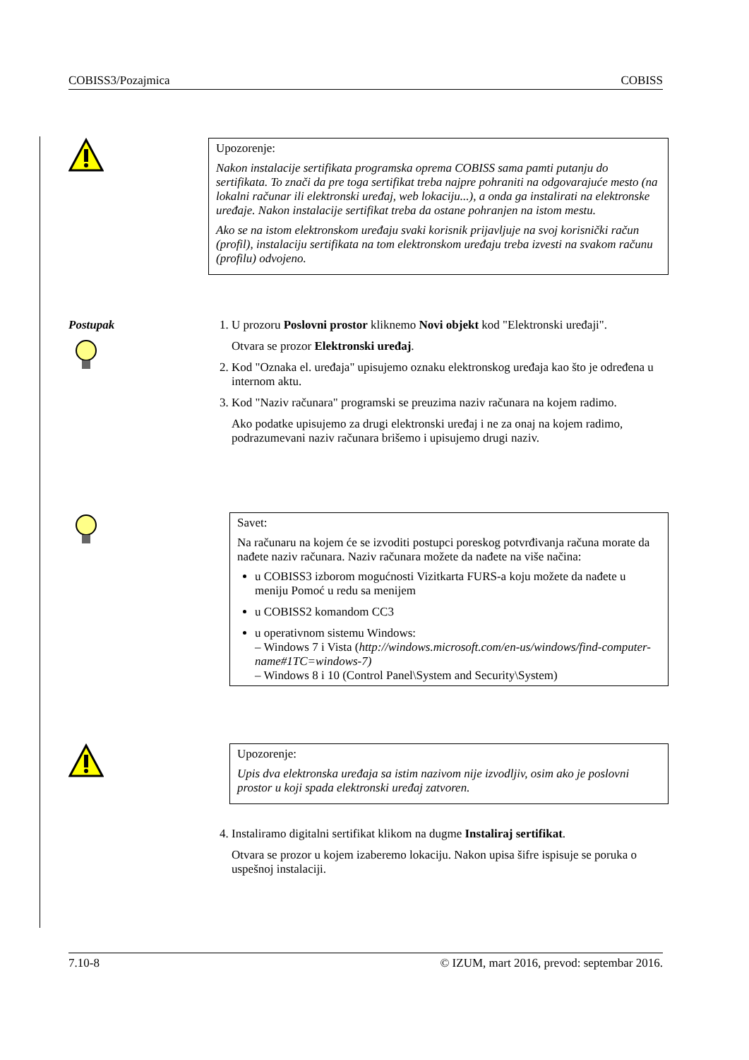COBISS3/Pozajmica COBISS
Upozorenje:
Nakon instalacije sertifikata programska oprema COBISS sama pamti putanju do sertifikata. To znači da pre toga sertifikat treba najpre pohraniti na odgovarajuće mesto (na lokalni računar ili elektronski uređaj, web lokaciju...), a onda ga instalirati na elektronske uređaje. Nakon instalacije sertifikat treba da ostane pohranjen na istom mestu.
Ako se na istom elektronskom uređaju svaki korisnik prijavljuje na svoj korisnički račun (profil), instalaciju sertifikata na tom elektronskom uređaju treba izvesti na svakom računu (profilu) odvojeno.
Postupak 1. U prozoru Poslovni prostor kliknemo Novi objekt kod "Elektronski uređaji".
Otvara se prozor Elektronski uređaj.
2. Kod "Oznaka el. uređaja" upisujemo oznaku elektronskog uređaja kao što je određena u internom aktu.
3. Kod "Naziv računara" programski se preuzima naziv računara na kojem radimo.
Ako podatke upisujemo za drugi elektronski uređaj i ne za onaj na kojem radimo, podrazumevani naziv računara brišemo i upisujemo drugi naziv.
Savet:
Na računaru na kojem će se izvoditi postupci poreskog potvrđivanja računa morate da nađete naziv računara. Naziv računara možete da nađete na više načina:
u COBISS3 izborom mogućnosti Vizitkarta FURS-a koju možete da nađete u meniju Pomoć u redu sa menijem
u COBISS2 komandom CC3
u operativnom sistemu Windows:
– Windows 7 i Vista (http://windows.microsoft.com/en-us/windows/find-computer-name#1TC=windows-7)
– Windows 8 i 10 (Control Panel\System and Security\System)
Upozorenje:
Upis dva elektronska uređaja sa istim nazivom nije izvodljiv, osim ako je poslovni prostor u koji spada elektronski uređaj zatvoren.
4. Instaliramo digitalni sertifikat klikom na dugme Instaliraj sertifikat.
Otvara se prozor u kojem izaberemo lokaciju. Nakon upisa šifre ispisuje se poruka o uspešnoj instalaciji.
7.10-8 © IZUM, mart 2016, prevod: septembar 2016.